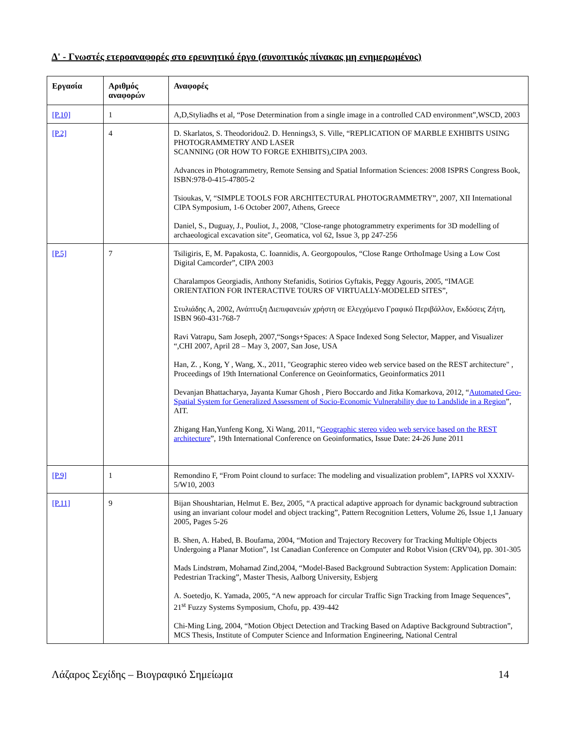Δ' - Γνωστές ετεροαναφορές στο ερευνητικό έργο (συνοπτικός πίνακας μη ενημερωμένος)
| Εργασία | Αριθμός αναφορών | Αναφορές |
| --- | --- | --- |
| [P.10] | 1 | A,D,Styliadhs et al, “Pose Determination from a single image in a controlled CAD environment”,WSCD, 2003 |
| [P.2] | 4 | D. Skarlatos, S. Theodoridou2. D. Hennings3, S. Ville, “REPLICATION OF MARBLE EXHIBITS USING PHOTOGRAMMETRY AND LASER SCANNING (OR HOW TO FORGE EXHIBITS),CIPA 2003. Advances in Photogrammetry, Remote Sensing and Spatial Information Sciences: 2008 ISPRS Congress Book, ISBN:978-0-415-47805-2 Tsioukas, V, “SIMPLE TOOLS FOR ARCHITECTURAL PHOTOGRAMMETRY”, 2007, XII International CIPA Symposium, 1-6 October 2007, Athens, Greece Daniel, S., Duguay, J., Pouliot, J., 2008, "Close-range photogrammetry experiments for 3D modelling of archaeological excavation site", Geomatica, vol 62, Issue 3, pp 247-256 |
| [P.5] | 7 | Tsiligiris, E, M. Papakosta, C. Ioannidis, A. Georgopoulos, “Close Range OrthoImage Using a Low Cost Digital Camcorder”, CIPA 2003 Charalampos Georgiadis, Anthony Stefanidis, Sotirios Gyftakis, Peggy Agouris, 2005, “IMAGE ORIENTATION FOR INTERACTIVE TOURS OF VIRTUALLY-MODELED SITES”, Στυλιάδης Α, 2002, Ανάπτυξη Διεπιφανειών χρήστη σε Ελεγχόμενο Γραφικό Περιβάλλον, Εκδόσεις Ζήτη, ISBN 960-431-768-7 Ravi Vatrapu, Sam Joseph, 2007,“Songs+Spaces: A Space Indexed Song Selector, Mapper, and Visualizer “,CHI 2007, April 28 – May 3, 2007, San Jose, USA Han, Z. , Kong, Y , Wang, X., 2011, "Geographic stereo video web service based on the REST architecture" , Proceedings of 19th International Conference on Geoinformatics, Geoinformatics 2011 Devanjan Bhattacharya, Jayanta Kumar Ghosh , Piero Boccardo and Jitka Komarkova, 2012, “ Automated Geo-Spatial System for Generalized Assessment of Socio-Economic Vulnerability due to Landslide in a Region ”, AIT. Zhigang Han,Yunfeng Kong, Xi Wang, 2011, “ Geographic stereo video web service based on the REST architecture ”, 19th International Conference on Geoinformatics, Issue Date: 24-26 June 2011 |
| [P.9] | 1 | Remondino F, “From Point clound to surface: The modeling and visualization problem”, IAPRS vol XXXIV-5/W10, 2003 |
| [P.11] | 9 | Bijan Shoushtarian, Helmut E. Bez, 2005, “A practical adaptive approach for dynamic background subtraction using an invariant colour model and object tracking”, Pattern Recognition Letters, Volume 26, Issue 1,1 January 2005, Pages 5-26 B. Shen, A. Habed, B. Boufama, 2004, “Motion and Trajectory Recovery for Tracking Multiple Objects Undergoing a Planar Motion”, 1st Canadian Conference on Computer and Robot Vision (CRV'04), pp. 301-305 Mads Lindstrøm, Mohamad Zind,2004, “Model-Based Background Subtraction System: Application Domain: Pedestrian Tracking”, Master Thesis, Aalborg University, Esbjerg A. Soetedjo, K. Yamada, 2005, “A new approach for circular Traffic Sign Tracking from Image Sequences”, 21<sup>st</sup> Fuzzy Systems Symposium, Chofu, pp. 439-442 Chi-Ming Ling, 2004, “Motion Object Detection and Tracking Based on Adaptive Background Subtraction”, MCS Thesis, Institute of Computer Science and Information Engineering, National Central |
Λάζαρος Σεχίδης – Βιογραφικό Σημείωμα 14